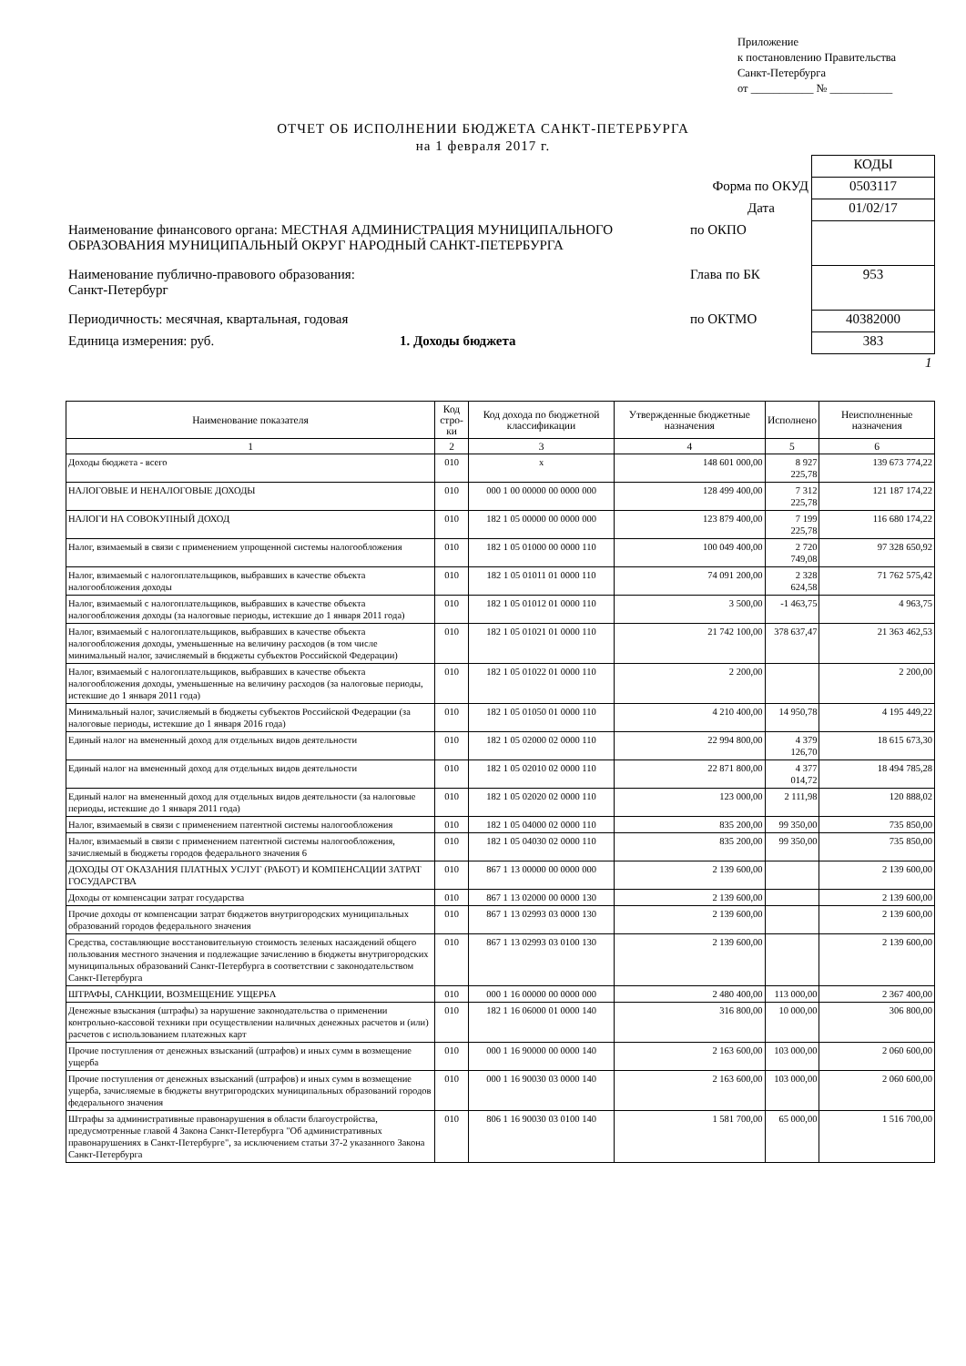Приложение
к постановлению Правительства
Санкт-Петербурга
от ___________ № ___________
ОТЧЕТ ОБ ИСПОЛНЕНИИ БЮДЖЕТА САНКТ-ПЕТЕРБУРГА
на 1 февраля 2017 г.
| | | КОДЫ |
| | Форма по ОКУД | 0503117 |
| | Дата | 01/02/17 |
| Наименование финансового органа: МЕСТНАЯ АДМИНИСТРАЦИЯ МУНИЦИПАЛЬНОГО ОБРАЗОВАНИЯ МУНИЦИПАЛЬНЫЙ ОКРУГ НАРОДНЫЙ САНКТ-ПЕТЕРБУРГА | по ОКПО | |
| Наименование публично-правового образования: Санкт-Петербург | Глава по БК | 953 |
| Периодичность: месячная, квартальная, годовая | по ОКТМО | 40382000 |
| Единица измерения: руб. 1. Доходы бюджета | | 383 |
| | | 1 |
| Наименование показателя | Код стро-ки | Код дохода по бюджетной классификации | Утвержденные бюджетные назначения | Исполнено | Неисполненные назначения |
| --- | --- | --- | --- | --- | --- |
| 1 | 2 | 3 | 4 | 5 | 6 |
| Доходы бюджета - всего | 010 | x | 148 601 000,00 | 8 927 225,78 | 139 673 774,22 |
| НАЛОГОВЫЕ И НЕНАЛОГОВЫЕ ДОХОДЫ | 010 | 000 1 00 00000 00 0000 000 | 128 499 400,00 | 7 312 225,78 | 121 187 174,22 |
| НАЛОГИ НА СОВОКУПНЫЙ ДОХОД | 010 | 182 1 05 00000 00 0000 000 | 123 879 400,00 | 7 199 225,78 | 116 680 174,22 |
| Налог, взимаемый в связи с применением упрощенной системы налогообложения | 010 | 182 1 05 01000 00 0000 110 | 100 049 400,00 | 2 720 749,08 | 97 328 650,92 |
| Налог, взимаемый с налогоплательщиков, выбравших в качестве объекта налогообложения доходы | 010 | 182 1 05 01011 01 0000 110 | 74 091 200,00 | 2 328 624,58 | 71 762 575,42 |
| Налог, взимаемый с налогоплательщиков, выбравших в качестве объекта налогообложения доходы (за налоговые периоды, истекшие до 1 января 2011 года) | 010 | 182 1 05 01012 01 0000 110 | 3 500,00 | -1 463,75 | 4 963,75 |
| Налог, взимаемый с налогоплательщиков, выбравших в качестве объекта налогообложения доходы, уменьшенные на величину расходов (в том числе минимальный налог, зачисляемый в бюджеты субъектов Российской Федерации) | 010 | 182 1 05 01021 01 0000 110 | 21 742 100,00 | 378 637,47 | 21 363 462,53 |
| Налог, взимаемый с налогоплательщиков, выбравших в качестве объекта налогообложения доходы, уменьшенные на величину расходов (за налоговые периоды, истекшие до 1 января 2011 года) | 010 | 182 1 05 01022 01 0000 110 | 2 200,00 | | 2 200,00 |
| Минимальный налог, зачисляемый в бюджеты субъектов Российской Федерации (за налоговые периоды, истекшие до 1 января 2016 года) | 010 | 182 1 05 01050 01 0000 110 | 4 210 400,00 | 14 950,78 | 4 195 449,22 |
| Единый налог на вмененный доход для отдельных видов деятельности | 010 | 182 1 05 02000 02 0000 110 | 22 994 800,00 | 4 379 126,70 | 18 615 673,30 |
| Единый налог на вмененный доход для отдельных видов деятельности | 010 | 182 1 05 02010 02 0000 110 | 22 871 800,00 | 4 377 014,72 | 18 494 785,28 |
| Единый налог на вмененный доход для отдельных видов деятельности (за налоговые периоды, истекшие до 1 января 2011 года) | 010 | 182 1 05 02020 02 0000 110 | 123 000,00 | 2 111,98 | 120 888,02 |
| Налог, взимаемый в связи с применением патентной системы налогообложения | 010 | 182 1 05 04000 02 0000 110 | 835 200,00 | 99 350,00 | 735 850,00 |
| Налог, взимаемый в связи с применением патентной системы налогообложения, зачисляемый в бюджеты городов федерального значения 6 | 010 | 182 1 05 04030 02 0000 110 | 835 200,00 | 99 350,00 | 735 850,00 |
| ДОХОДЫ ОТ ОКАЗАНИЯ ПЛАТНЫХ УСЛУГ (РАБОТ) И КОМПЕНСАЦИИ ЗАТРАТ ГОСУДАРСТВА | 010 | 867 1 13 00000 00 0000 000 | 2 139 600,00 | | 2 139 600,00 |
| Доходы от компенсации затрат государства | 010 | 867 1 13 02000 00 0000 130 | 2 139 600,00 | | 2 139 600,00 |
| Прочие доходы от компенсации затрат бюджетов внутригородских муниципальных образований городов федерального значения | 010 | 867 1 13 02993 03 0000 130 | 2 139 600,00 | | 2 139 600,00 |
| Средства, составляющие восстановительную стоимость зеленых насаждений общего пользования местного значения и подлежащие зачислению в бюджеты внутригородских муниципальных образований Санкт-Петербурга в соответствии с законодательством Санкт-Петербурга | 010 | 867 1 13 02993 03 0100 130 | 2 139 600,00 | | 2 139 600,00 |
| ШТРАФЫ, САНКЦИИ, ВОЗМЕЩЕНИЕ УЩЕРБА | 010 | 000 1 16 00000 00 0000 000 | 2 480 400,00 | 113 000,00 | 2 367 400,00 |
| Денежные взыскания (штрафы) за нарушение законодательства о применении контрольно-кассовой техники при осуществлении наличных денежных расчетов и (или) расчетов с использованием платежных карт | 010 | 182 1 16 06000 01 0000 140 | 316 800,00 | 10 000,00 | 306 800,00 |
| Прочие поступления от денежных взысканий (штрафов) и иных сумм в возмещение ущерба | 010 | 000 1 16 90000 00 0000 140 | 2 163 600,00 | 103 000,00 | 2 060 600,00 |
| Прочие поступления от денежных взысканий (штрафов) и иных сумм в возмещение ущерба, зачисляемые в бюджеты внутригородских муниципальных образований городов федерального значения | 010 | 000 1 16 90030 03 0000 140 | 2 163 600,00 | 103 000,00 | 2 060 600,00 |
| Штрафы за административные правонарушения в области благоустройства, предусмотренные главой 4 Закона Санкт-Петербурга "Об административных правонарушениях в Санкт-Петербурге", за исключением статьи 37-2 указанного Закона Санкт-Петербурга | 010 | 806 1 16 90030 03 0100 140 | 1 581 700,00 | 65 000,00 | 1 516 700,00 |